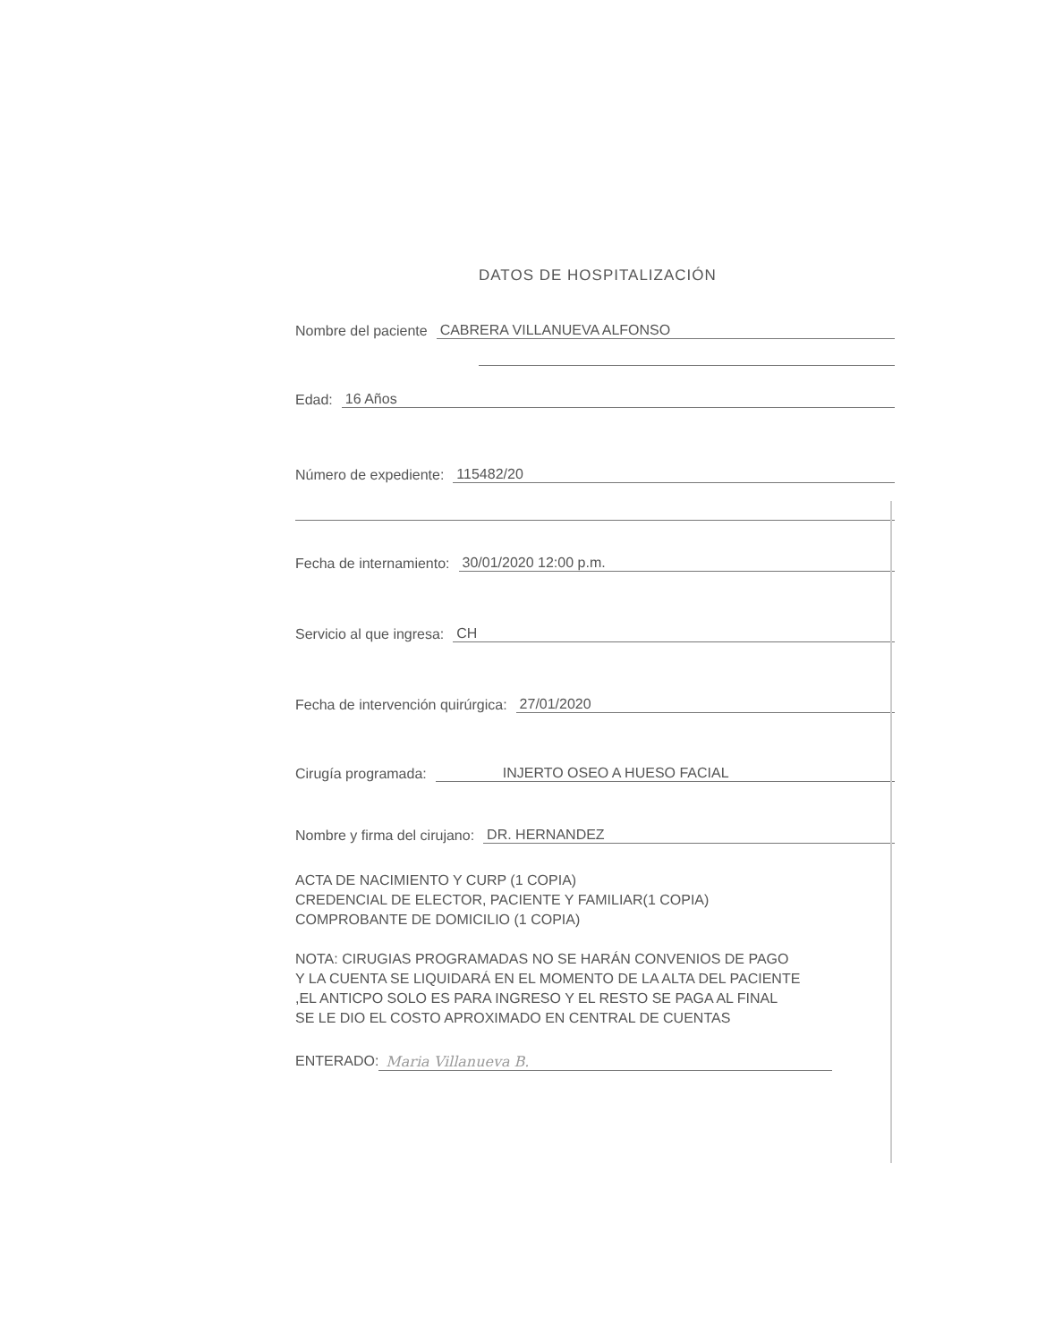DATOS DE HOSPITALIZACIÓN
Nombre del paciente CABRERA VILLANUEVA ALFONSO
Edad: 16 Años
Número de expediente: 115482/20
Fecha de internamiento: 30/01/2020 12:00 p.m.
Servicio al que ingresa: CH
Fecha de intervención quirúrgica: 27/01/2020
Cirugía programada: INJERTO OSEO A HUESO FACIAL
Nombre y firma del cirujano: DR. HERNANDEZ
ACTA DE NACIMIENTO Y CURP (1 COPIA)
CREDENCIAL DE ELECTOR, PACIENTE Y FAMILIAR(1 COPIA)
COMPROBANTE DE DOMICILIO (1 COPIA)
NOTA: CIRUGIAS PROGRAMADAS NO SE HARÁN CONVENIOS DE PAGO
Y LA CUENTA SE LIQUIDARÁ EN EL MOMENTO DE LA ALTA DEL PACIENTE
,EL ANTICPO SOLO ES PARA INGRESO Y EL RESTO SE PAGA AL FINAL
SE LE DIO EL COSTO APROXIMADO EN CENTRAL DE CUENTAS
ENTERADO: Maria Villanueva B.